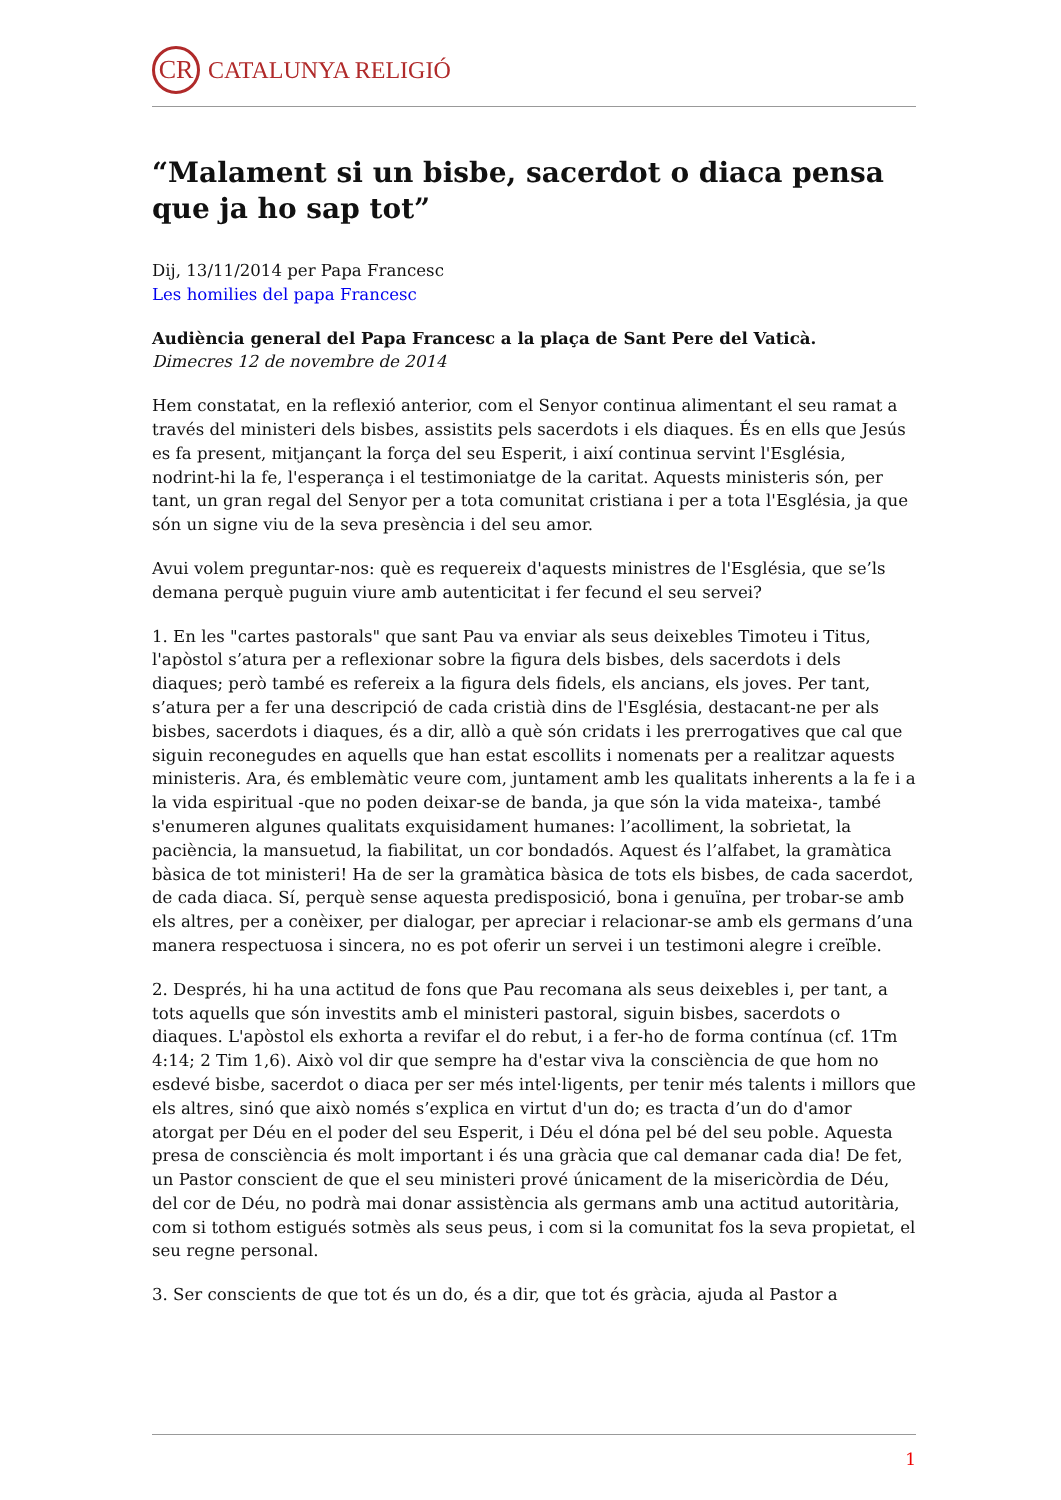CR
CATALUNYA RELIGIÓ
“Malament si un bisbe, sacerdot o diaca pensa que ja ho sap tot”
Dij, 13/11/2014 per Papa Francesc
Les homilies del papa Francesc
Audiència general del Papa Francesc a la plaça de Sant Pere del Vaticà.
Dimecres 12 de novembre de 2014
Hem constatat, en la reflexió anterior, com el Senyor continua alimentant el seu ramat a través del ministeri dels bisbes, assistits pels sacerdots i els diaques. És en ells que Jesús es fa present, mitjançant la força del seu Esperit, i així continua servint l'Església, nodrint-hi la fe, l'esperança i el testimoniatge de la caritat. Aquests ministeris són, per tant, un gran regal del Senyor per a tota comunitat cristiana i per a tota l'Església, ja que són un signe viu de la seva presència i del seu amor.
Avui volem preguntar-nos: què es requereix d'aquests ministres de l'Església, que se’ls demana perquè puguin viure amb autenticitat i fer fecund el seu servei?
1. En les "cartes pastorals" que sant Pau va enviar als seus deixebles Timoteu i Titus, l'apòstol s’atura per a reflexionar sobre la figura dels bisbes, dels sacerdots i dels diaques; però també es refereix a la figura dels fidels, els ancians, els joves. Per tant, s’atura per a fer una descripció de cada cristià dins de l'Església, destacant-ne per als bisbes, sacerdots i diaques, és a dir, allò a què són cridats i les prerrogatives que cal que siguin reconegudes en aquells que han estat escollits i nomenats per a realitzar aquests ministeris. Ara, és emblemàtic veure com, juntament amb les qualitats inherents a la fe i a la vida espiritual -que no poden deixar-se de banda, ja que són la vida mateixa-, també s'enumeren algunes qualitats exquisidament humanes: l’acolliment, la sobrietat, la paciència, la mansuetud, la fiabilitat, un cor bondadós. Aquest és l’alfabet, la gramàtica bàsica de tot ministeri! Ha de ser la gramàtica bàsica de tots els bisbes, de cada sacerdot, de cada diaca. Sí, perquè sense aquesta predisposició, bona i genuïna, per trobar-se amb els altres, per a conèixer, per dialogar, per apreciar i relacionar-se amb els germans d’una manera respectuosa i sincera, no es pot oferir un servei i un testimoni alegre i creïble.
2. Després, hi ha una actitud de fons que Pau recomana als seus deixebles i, per tant, a tots aquells que són investits amb el ministeri pastoral, siguin bisbes, sacerdots o diaques. L'apòstol els exhorta a revifar el do rebut, i a fer-ho de forma contínua (cf. 1Tm 4:14; 2 Tim 1,6). Això vol dir que sempre ha d'estar viva la consciència de que hom no esdevé bisbe, sacerdot o diaca per ser més intel·ligents, per tenir més talents i millors que els altres, sinó que això només s’explica en virtut d'un do; es tracta d’un do d'amor atorgat per Déu en el poder del seu Esperit, i Déu el dóna pel bé del seu poble. Aquesta presa de consciència és molt important i és una gràcia que cal demanar cada dia! De fet, un Pastor conscient de que el seu ministeri prové únicament de la misericòrdia de Déu, del cor de Déu, no podrà mai donar assistència als germans amb una actitud autoritària, com si tothom estigués sotmès als seus peus, i com si la comunitat fos la seva propietat, el seu regne personal.
3. Ser conscients de que tot és un do, és a dir, que tot és gràcia, ajuda al Pastor a
1